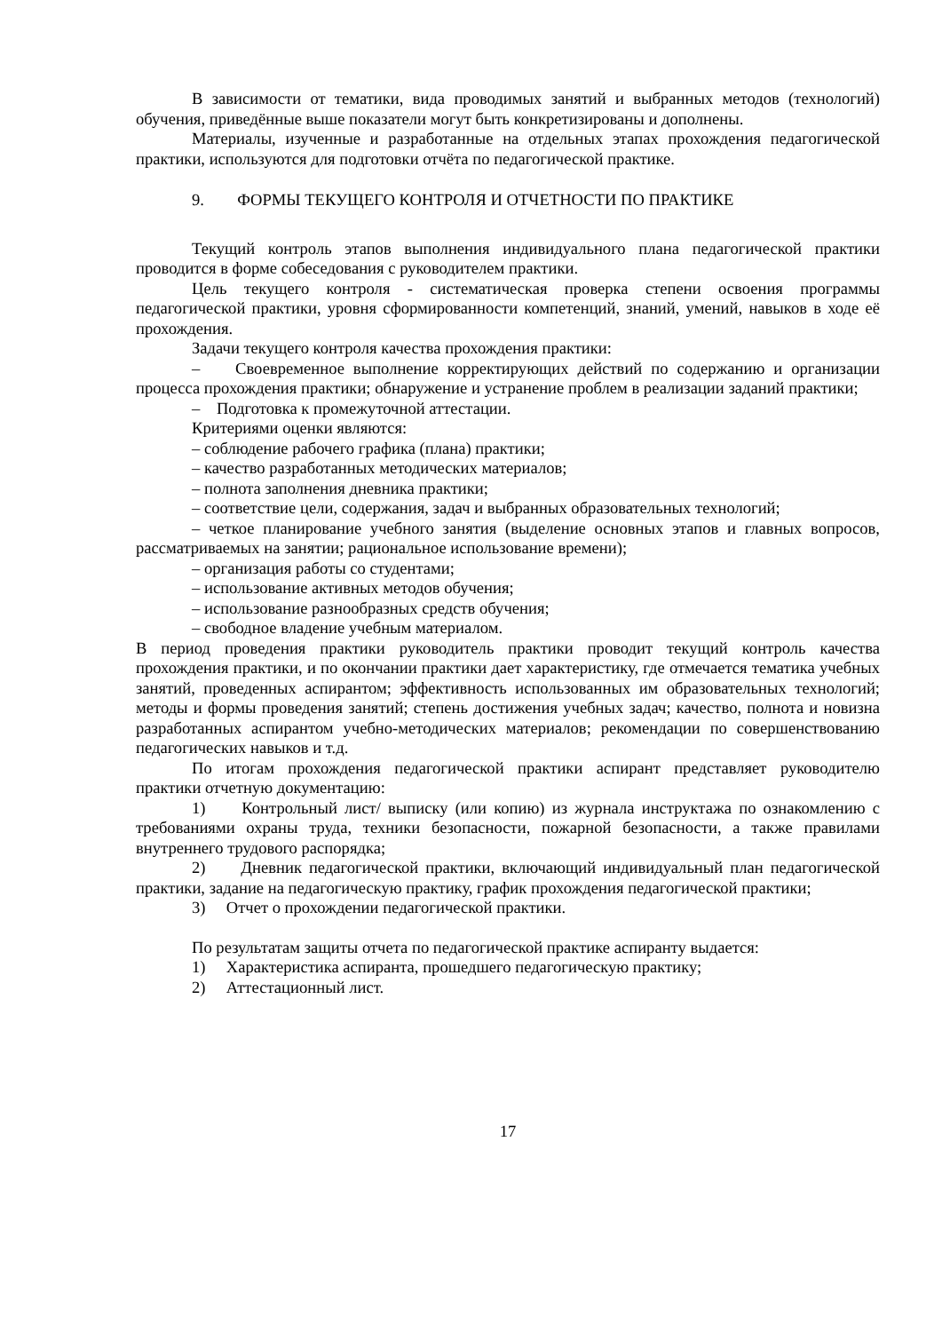В зависимости от тематики, вида проводимых занятий и выбранных методов (технологий) обучения, приведённые выше показатели могут быть конкретизированы и дополнены.
Материалы, изученные и разработанные на отдельных этапах прохождения педагогической практики, используются для подготовки отчёта по педагогической практике.
9. ФОРМЫ ТЕКУЩЕГО КОНТРОЛЯ И ОТЧЕТНОСТИ ПО ПРАКТИКЕ
Текущий контроль этапов выполнения индивидуального плана педагогической практики проводится в форме собеседования с руководителем практики.
Цель текущего контроля - систематическая проверка степени освоения программы педагогической практики, уровня сформированности компетенций, знаний, умений, навыков в ходе её прохождения.
Задачи текущего контроля качества прохождения практики:
– Своевременное выполнение корректирующих действий по содержанию и организации процесса прохождения практики; обнаружение и устранение проблем в реализации заданий практики;
– Подготовка к промежуточной аттестации.
Критериями оценки являются:
– соблюдение рабочего графика (плана) практики;
– качество разработанных методических материалов;
– полнота заполнения дневника практики;
– соответствие цели, содержания, задач и выбранных образовательных технологий;
– четкое планирование учебного занятия (выделение основных этапов и главных вопросов, рассматриваемых на занятии; рациональное использование времени);
– организация работы со студентами;
– использование активных методов обучения;
– использование разнообразных средств обучения;
– свободное владение учебным материалом.
В период проведения практики руководитель практики проводит текущий контроль качества прохождения практики, и по окончании практики дает характеристику, где отмечается тематика учебных занятий, проведенных аспирантом; эффективность использованных им образовательных технологий; методы и формы проведения занятий; степень достижения учебных задач; качество, полнота и новизна разработанных аспирантом учебно-методических материалов; рекомендации по совершенствованию педагогических навыков и т.д.
По итогам прохождения педагогической практики аспирант представляет руководителю практики отчетную документацию:
1) Контрольный лист/ выписку (или копию) из журнала инструктажа по ознакомлению с требованиями охраны труда, техники безопасности, пожарной безопасности, а также правилами внутреннего трудового распорядка;
2) Дневник педагогической практики, включающий индивидуальный план педагогической практики, задание на педагогическую практику, график прохождения педагогической практики;
3) Отчет о прохождении педагогической практики.
По результатам защиты отчета по педагогической практике аспиранту выдается:
1) Характеристика аспиранта, прошедшего педагогическую практику;
2) Аттестационный лист.
17